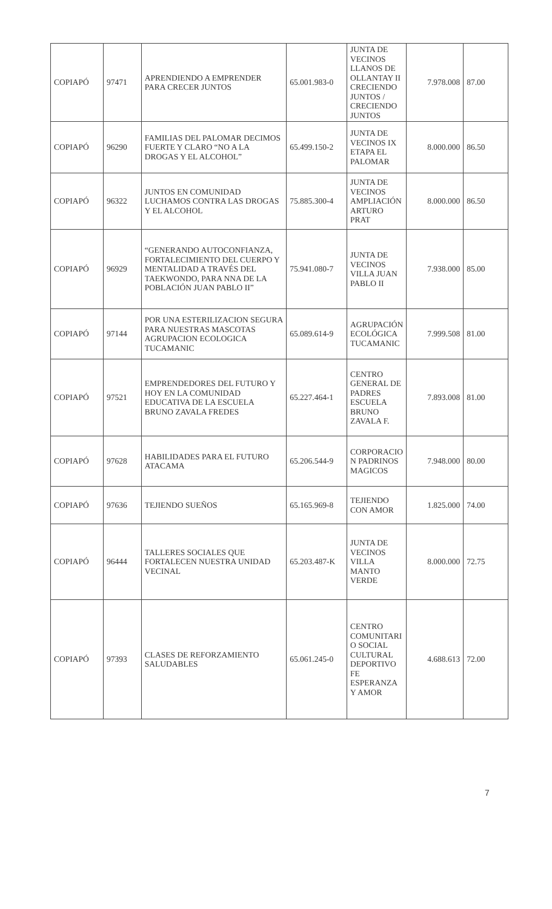| COPIAPÓ | 97471 | APRENDIENDO A EMPRENDER PARA CRECER JUNTOS | 65.001.983-0 | JUNTA DE VECINOS LLANOS DE OLLANTAY II CRECIENDO JUNTOS / CRECIENDO JUNTOS | 7.978.008 | 87.00 |
| COPIAPÓ | 96290 | FAMILIAS DEL PALOMAR DECIMOS FUERTE Y CLARO “NO A LA DROGAS Y EL ALCOHOL” | 65.499.150-2 | JUNTA DE VECINOS IX ETAPA EL PALOMAR | 8.000.000 | 86.50 |
| COPIAPÓ | 96322 | JUNTOS EN COMUNIDAD LUCHAMOS CONTRA LAS DROGAS Y EL ALCOHOL | 75.885.300-4 | JUNTA DE VECINOS AMPLIACIÓN ARTURO PRAT | 8.000.000 | 86.50 |
| COPIAPÓ | 96929 | “GENERANDO AUTOCONFIANZA, FORTALECIMIENTO DEL CUERPO Y MENTALIDAD A TRAVÉS DEL TAEKWONDO, PARA NNA DE LA POBLACIÓN JUAN PABLO II” | 75.941.080-7 | JUNTA DE VECINOS VILLA JUAN PABLO II | 7.938.000 | 85.00 |
| COPIAPÓ | 97144 | POR UNA ESTERILIZACION SEGURA PARA NUESTRAS MASCOTAS AGRUPACION ECOLOGICA TUCAMANIC | 65.089.614-9 | AGRUPACIÓN ECOLÓGICA TUCAMANIC | 7.999.508 | 81.00 |
| COPIAPÓ | 97521 | EMPRENDEDORES DEL FUTURO Y HOY EN LA COMUNIDAD EDUCATIVA DE LA ESCUELA BRUNO ZAVALA FREDES | 65.227.464-1 | CENTRO GENERAL DE PADRES ESCUELA BRUNO ZAVALA F. | 7.893.008 | 81.00 |
| COPIAPÓ | 97628 | HABILIDADES PARA EL FUTURO ATACAMA | 65.206.544-9 | CORPORACIO N PADRINOS MAGICOS | 7.948.000 | 80.00 |
| COPIAPÓ | 97636 | TEJIENDO SUEÑOS | 65.165.969-8 | TEJIENDO CON AMOR | 1.825.000 | 74.00 |
| COPIAPÓ | 96444 | TALLERES SOCIALES QUE FORTALECEN NUESTRA UNIDAD VECINAL | 65.203.487-K | JUNTA DE VECINOS VILLA MANTO VERDE | 8.000.000 | 72.75 |
| COPIAPÓ | 97393 | CLASES DE REFORZAMIENTO SALUDABLES | 65.061.245-0 | CENTRO COMUNITARI O SOCIAL CULTURAL DEPORTIVO FE ESPERANZA Y AMOR | 4.688.613 | 72.00 |
7